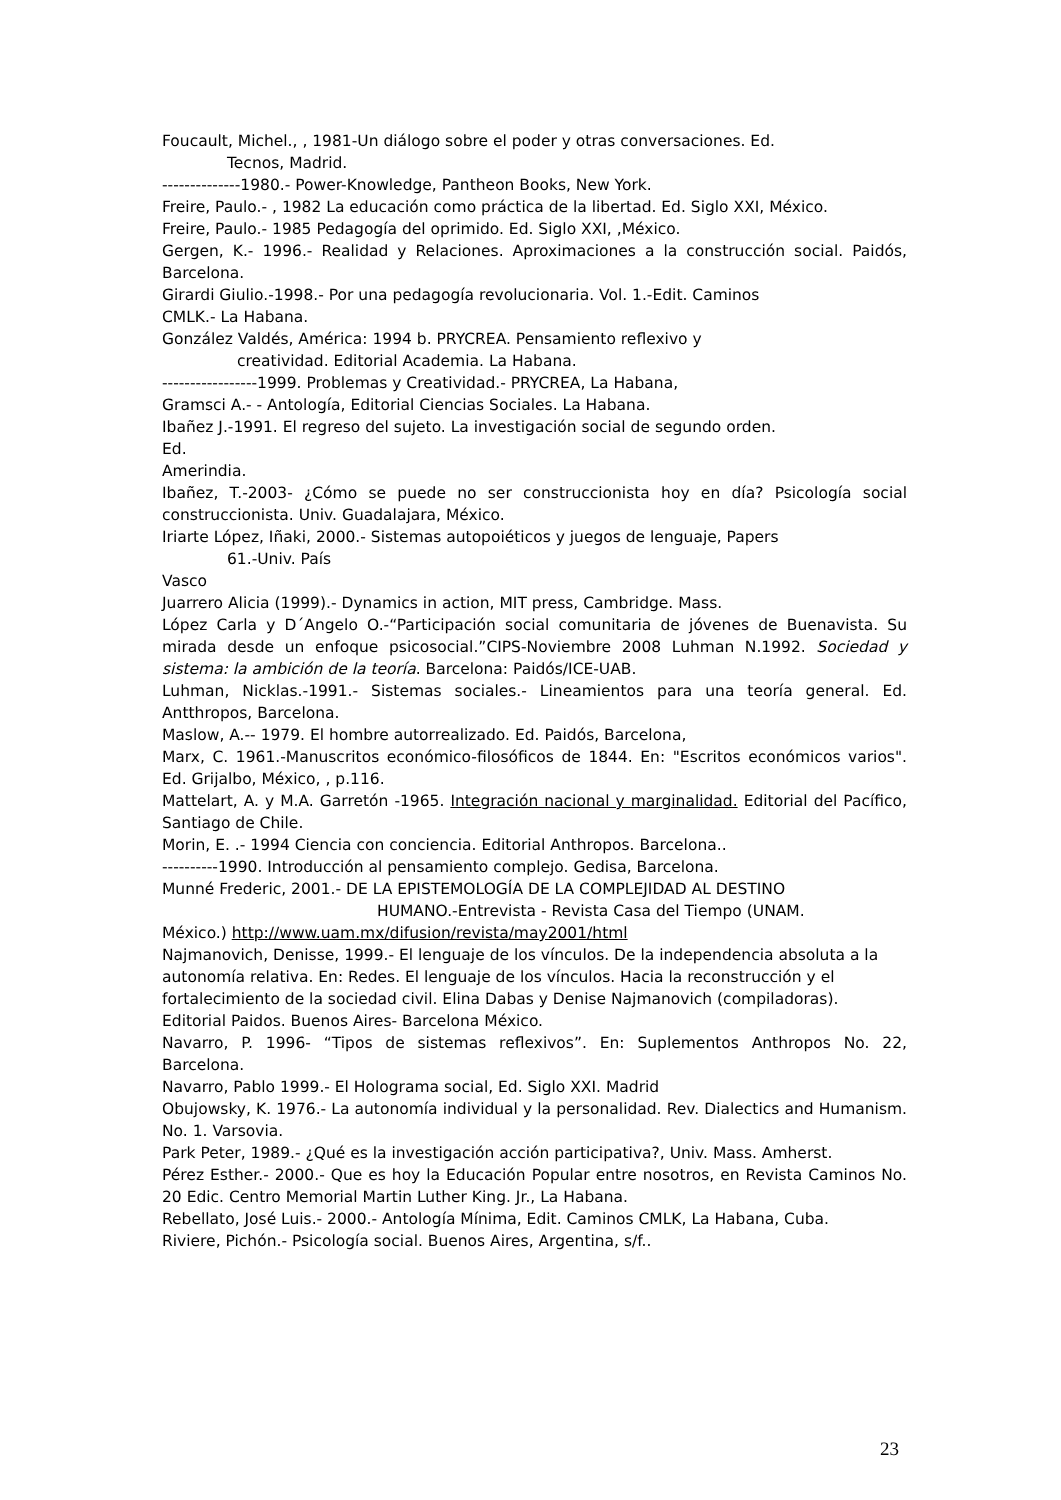Foucault, Michel., , 1981-Un diálogo sobre el poder y otras conversaciones. Ed.
Tecnos, Madrid.
--------------1980.- Power-Knowledge, Pantheon Books, New York.
Freire, Paulo.- , 1982 La educación como práctica de la libertad. Ed. Siglo XXI, México.
Freire, Paulo.- 1985 Pedagogía del oprimido. Ed. Siglo XXI, ,México.
Gergen, K.- 1996.- Realidad y Relaciones. Aproximaciones a la construcción social. Paidós, Barcelona.
Girardi Giulio.-1998.- Por una pedagogía revolucionaria. Vol. 1.-Edit. Caminos
CMLK.- La Habana.
González Valdés, América: 1994 b. PRYCREA. Pensamiento reflexivo y
creatividad. Editorial Academia. La Habana.
-----------------1999. Problemas y Creatividad.- PRYCREA, La Habana,
Gramsci A.- - Antología, Editorial Ciencias Sociales. La Habana.
Ibañez J.-1991. El regreso del sujeto. La investigación social de segundo orden.
Ed.
Amerindia.
Ibañez, T.-2003- ¿Cómo se puede no ser construccionista hoy en día? Psicología social construccionista. Univ. Guadalajara, México.
Iriarte López, Iñaki, 2000.- Sistemas autopoiéticos y juegos de lenguaje, Papers
61.-Univ. País
Vasco
Juarrero Alicia (1999).- Dynamics in action, MIT press, Cambridge. Mass.
López Carla y D´Angelo O.-“Participación social comunitaria de jóvenes de Buenavista. Su mirada desde un enfoque psicosocial.”CIPS-Noviembre 2008 Luhman N.1992. Sociedad y sistema: la ambición de la teoría. Barcelona: Paidós/ICE-UAB.
Luhman, Nicklas.-1991.- Sistemas sociales.- Lineamientos para una teoría general. Ed. Antthropos, Barcelona.
Maslow, A.-- 1979. El hombre autorrealizado. Ed. Paidós, Barcelona,
Marx, C. 1961.-Manuscritos económico-filosóficos de 1844. En: "Escritos económicos varios". Ed. Grijalbo, México, , p.116.
Mattelart, A. y M.A. Garretón -1965. Integración nacional y marginalidad. Editorial del Pacífico, Santiago de Chile.
Morin, E. .- 1994 Ciencia con conciencia. Editorial Anthropos. Barcelona..
----------1990. Introducción al pensamiento complejo. Gedisa, Barcelona.
Munné Frederic, 2001.- DE LA EPISTEMOLOGÍA DE LA COMPLEJIDAD AL DESTINO
HUMANO.-Entrevista - Revista Casa del Tiempo (UNAM.
México.) http://www.uam.mx/difusion/revista/may2001/html
Najmanovich, Denisse, 1999.- El lenguaje de los vínculos. De la independencia absoluta a la autonomía relativa. En: Redes. El lenguaje de los vínculos. Hacia la reconstrucción y el fortalecimiento de la sociedad civil. Elina Dabas y Denise Najmanovich (compiladoras). Editorial Paidos. Buenos Aires- Barcelona México.
Navarro, P. 1996- “Tipos de sistemas reflexivos”. En: Suplementos Anthropos No. 22, Barcelona.
Navarro, Pablo 1999.- El Holograma social, Ed. Siglo XXI. Madrid
Obujowsky, K. 1976.- La autonomía individual y la personalidad. Rev. Dialectics and Humanism. No. 1. Varsovia.
Park Peter, 1989.- ¿Qué es la investigación acción participativa?, Univ. Mass. Amherst.
Pérez Esther.- 2000.- Que es hoy la Educación Popular entre nosotros, en Revista Caminos No. 20 Edic. Centro Memorial Martin Luther King. Jr., La Habana.
Rebellato, José Luis.- 2000.- Antología Mínima, Edit. Caminos CMLK, La Habana, Cuba.
Riviere, Pichón.- Psicología social. Buenos Aires, Argentina, s/f..
23